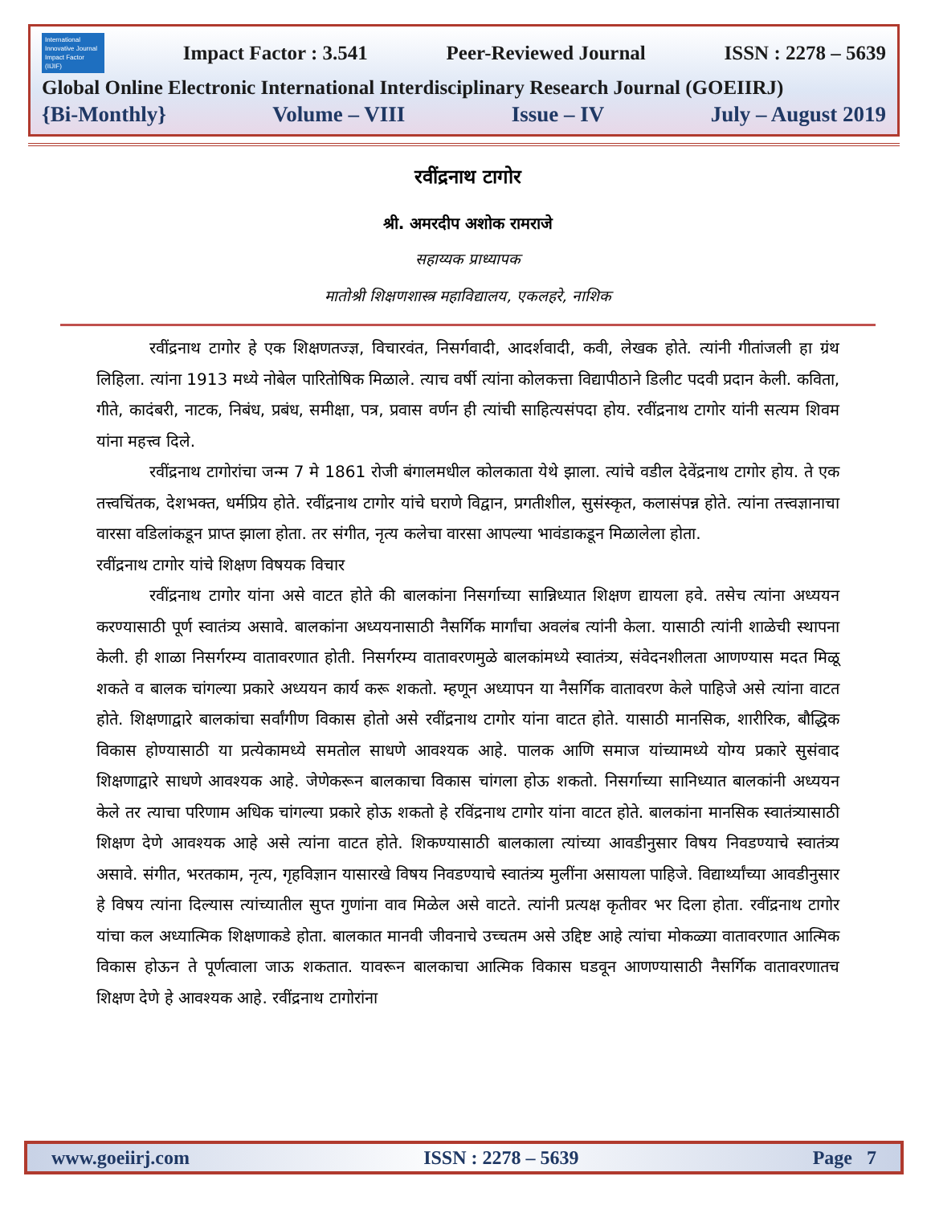International Innovative Journal Impact Factor (IIJIF)
Impact Factor : 3.541 Peer-Reviewed Journal ISSN : 2278 – 5639
Global Online Electronic International Interdisciplinary Research Journal (GOEIIRJ)
{Bi-Monthly} Volume – VIII Issue – IV July – August 2019
रवींद्रनाथ टागोर
श्री. अमरदीप अशोक रामराजे
सहाय्यक प्राध्यापक
मातोश्री शिक्षणशास्त्र महाविद्यालय, एकलहरे, नाशिक
रवींद्रनाथ टागोर हे एक शिक्षणतज्ज्ञ, विचारवंत, निसर्गवादी, आदर्शवादी, कवी, लेखक होते. त्यांनी गीतांजली हा ग्रंथ लिहिला. त्यांना 1913 मध्ये नोबेल पारितोषिक मिळाले. त्याच वर्षी त्यांना कोलकत्ता विद्यापीठाने डिलीट पदवी प्रदान केली. कविता, गीते, कादंबरी, नाटक, निबंध, प्रबंध, समीक्षा, पत्र, प्रवास वर्णन ही त्यांची साहित्यसंपदा होय. रवींद्रनाथ टागोर यांनी सत्यम शिवम यांना महत्त्व दिले.
रवींद्रनाथ टागोरांचा जन्म 7 मे 1861 रोजी बंगालमधील कोलकाता येथे झाला. त्यांचे वडील देवेंद्रनाथ टागोर होय. ते एक तत्त्वचिंतक, देशभक्त, धर्मप्रिय होते. रवींद्रनाथ टागोर यांचे घराणे विद्वान, प्रगतीशील, सुसंस्कृत, कलासंपन्न होते. त्यांना तत्त्वज्ञानाचा वारसा वडिलांकडून प्राप्त झाला होता. तर संगीत, नृत्य कलेचा वारसा आपल्या भावंडाकडून मिळालेला होता.
रवींद्रनाथ टागोर यांचे शिक्षण विषयक विचार
रवींद्रनाथ टागोर यांना असे वाटत होते की बालकांना निसर्गाच्या सान्निध्यात शिक्षण द्यायला हवे. तसेच त्यांना अध्ययन करण्यासाठी पूर्ण स्वातंत्र्य असावे. बालकांना अध्ययनासाठी नैसर्गिक मार्गांचा अवलंब त्यांनी केला. यासाठी त्यांनी शाळेची स्थापना केली. ही शाळा निसर्गरम्य वातावरणात होती. निसर्गरम्य वातावरणमुळे बालकांमध्ये स्वातंत्र्य, संवेदनशीलता आणण्यास मदत मिळू शकते व बालक चांगल्या प्रकारे अध्ययन कार्य करू शकतो. म्हणून अध्यापन या नैसर्गिक वातावरण केले पाहिजे असे त्यांना वाटत होते. शिक्षणाद्वारे बालकांचा सर्वांगीण विकास होतो असे रवींद्रनाथ टागोर यांना वाटत होते. यासाठी मानसिक, शारीरिक, बौद्धिक विकास होण्यासाठी या प्रत्येकामध्ये समतोल साधणे आवश्यक आहे. पालक आणि समाज यांच्यामध्ये योग्य प्रकारे सुसंवाद शिक्षणाद्वारे साधणे आवश्यक आहे. जेणेकरून बालकाचा विकास चांगला होऊ शकतो. निसर्गाच्या सानिध्यात बालकांनी अध्ययन केले तर त्याचा परिणाम अधिक चांगल्या प्रकारे होऊ शकतो हे रविंद्रनाथ टागोर यांना वाटत होते. बालकांना मानसिक स्वातंत्र्यासाठी शिक्षण देणे आवश्यक आहे असे त्यांना वाटत होते. शिकण्यासाठी बालकाला त्यांच्या आवडीनुसार विषय निवडण्याचे स्वातंत्र्य असावे. संगीत, भरतकाम, नृत्य, गृहविज्ञान यासारखे विषय निवडण्याचे स्वातंत्र्य मुलींना असायला पाहिजे. विद्यार्थ्यांच्या आवडीनुसार हे विषय त्यांना दिल्यास त्यांच्यातील सुप्त गुणांना वाव मिळेल असे वाटते. त्यांनी प्रत्यक्ष कृतीवर भर दिला होता. रवींद्रनाथ टागोर यांचा कल अध्यात्मिक शिक्षणाकडे होता. बालकात मानवी जीवनाचे उच्चतम असे उद्दिष्ट आहे त्यांचा मोकळ्या वातावरणात आत्मिक विकास होऊन ते पूर्णत्वाला जाऊ शकतात. यावरून बालकाचा आत्मिक विकास घडवून आणण्यासाठी नैसर्गिक वातावरणातच शिक्षण देणे हे आवश्यक आहे. रवींद्रनाथ टागोरांना
www.goeiirj.com ISSN : 2278 – 5639 Page 7